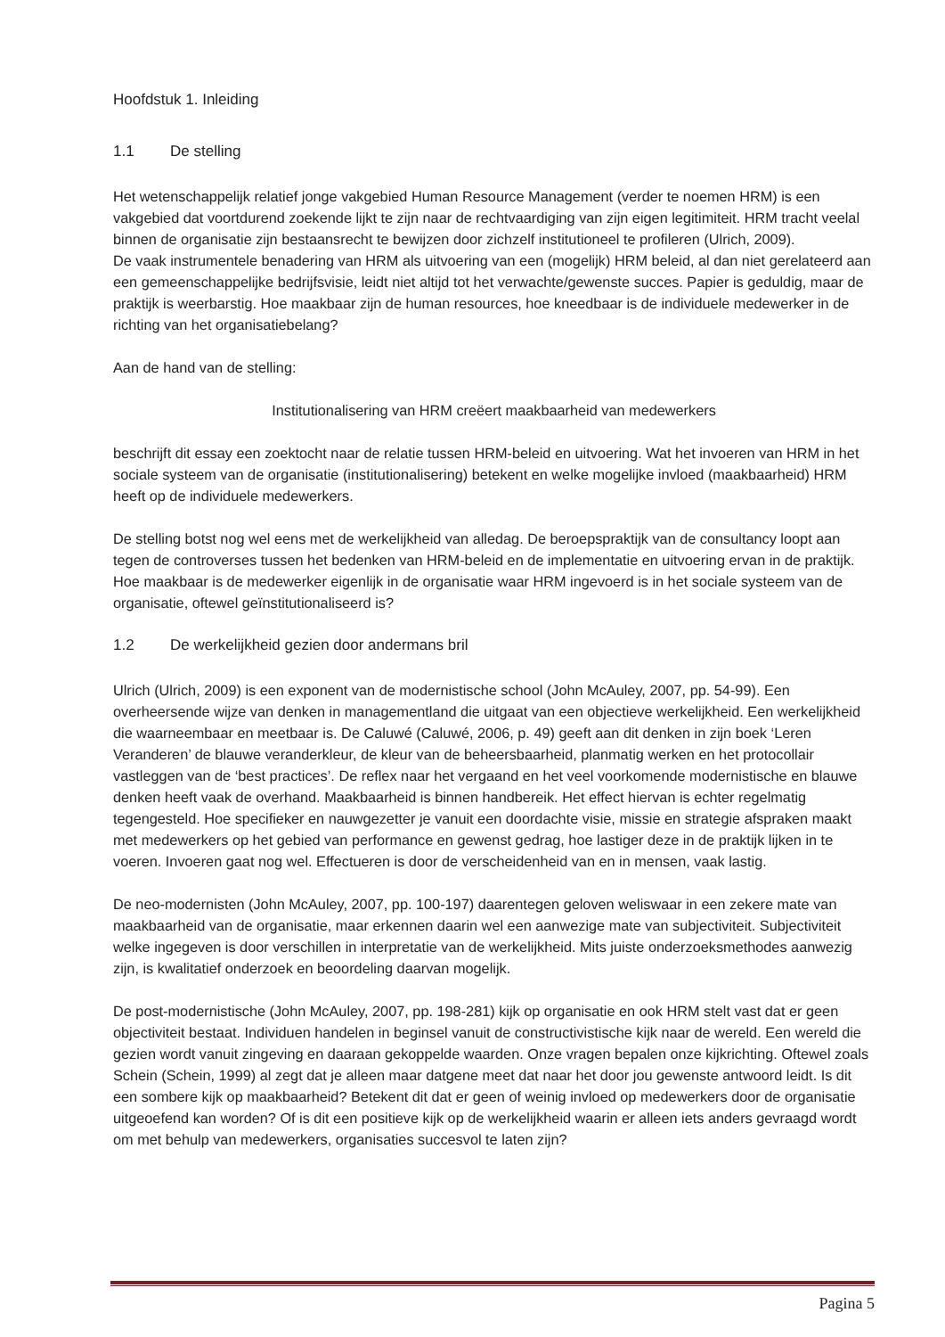Hoofdstuk 1. Inleiding
1.1 De stelling
Het wetenschappelijk relatief jonge vakgebied Human Resource Management (verder te noemen HRM) is een vakgebied dat voortdurend zoekende lijkt te zijn naar de rechtvaardiging van zijn eigen legitimiteit. HRM tracht veelal binnen de organisatie zijn bestaansrecht te bewijzen door zichzelf institutioneel te profileren (Ulrich, 2009).
De vaak instrumentele benadering van HRM als uitvoering van een (mogelijk) HRM beleid, al dan niet gerelateerd aan een gemeenschappelijke bedrijfsvisie, leidt niet altijd tot het verwachte/gewenste succes. Papier is geduldig, maar de praktijk is weerbarstig. Hoe maakbaar zijn de human resources, hoe kneedbaar is de individuele medewerker in de richting van het organisatiebelang?
Aan de hand van de stelling:
Institutionalisering van HRM creëert maakbaarheid van medewerkers
beschrijft dit essay een zoektocht naar de relatie tussen HRM-beleid en uitvoering. Wat het invoeren van HRM in het sociale systeem van de organisatie (institutionalisering) betekent en welke mogelijke invloed (maakbaarheid) HRM heeft op de individuele medewerkers.
De stelling botst nog wel eens met de werkelijkheid van alledag. De beroepspraktijk van de consultancy loopt aan tegen de controverses tussen het bedenken van HRM-beleid en de implementatie en uitvoering ervan in de praktijk.
Hoe maakbaar is de medewerker eigenlijk in de organisatie waar HRM ingevoerd is in het sociale systeem van de organisatie, oftewel geïnstitutionaliseerd is?
1.2 De werkelijkheid gezien door andermans bril
Ulrich (Ulrich, 2009) is een exponent van de modernistische school (John McAuley, 2007, pp. 54-99). Een overheersende wijze van denken in managementland die uitgaat van een objectieve werkelijkheid. Een werkelijkheid die waarneembaar en meetbaar is. De Caluwé (Caluwé, 2006, p. 49) geeft aan dit denken in zijn boek ‘Leren Veranderen’ de blauwe veranderkleur, de kleur van de beheersbaarheid, planmatig werken en het protocollair vastleggen van de ‘best practices’. De reflex naar het vergaand en het veel voorkomende modernistische en blauwe denken heeft vaak de overhand. Maakbaarheid is binnen handbereik. Het effect hiervan is echter regelmatig tegengesteld. Hoe specifieker en nauwgezetter je vanuit een doordachte visie, missie en strategie afspraken maakt met medewerkers op het gebied van performance en gewenst gedrag, hoe lastiger deze in de praktijk lijken in te voeren. Invoeren gaat nog wel. Effectueren is door de verscheidenheid van en in mensen, vaak lastig.
De neo-modernisten (John McAuley, 2007, pp. 100-197) daarentegen geloven weliswaar in een zekere mate van maakbaarheid van de organisatie, maar erkennen daarin wel een aanwezige mate van subjectiviteit. Subjectiviteit welke ingegeven is door verschillen in interpretatie van de werkelijkheid. Mits juiste onderzoeksmethodes aanwezig zijn, is kwalitatief onderzoek en beoordeling daarvan mogelijk.
De post-modernistische (John McAuley, 2007, pp. 198-281) kijk op organisatie en ook HRM stelt vast dat er geen objectiviteit bestaat. Individuen handelen in beginsel vanuit de constructivistische kijk naar de wereld. Een wereld die gezien wordt vanuit zingeving en daaraan gekoppelde waarden. Onze vragen bepalen onze kijkrichting. Oftewel zoals Schein (Schein, 1999) al zegt dat je alleen maar datgene meet dat naar het door jou gewenste antwoord leidt. Is dit een sombere kijk op maakbaarheid? Betekent dit dat er geen of weinig invloed op medewerkers door de organisatie uitgeoefend kan worden? Of is dit een positieve kijk op de werkelijkheid waarin er alleen iets anders gevraagd wordt om met behulp van medewerkers, organisaties succesvol te laten zijn?
Pagina 5